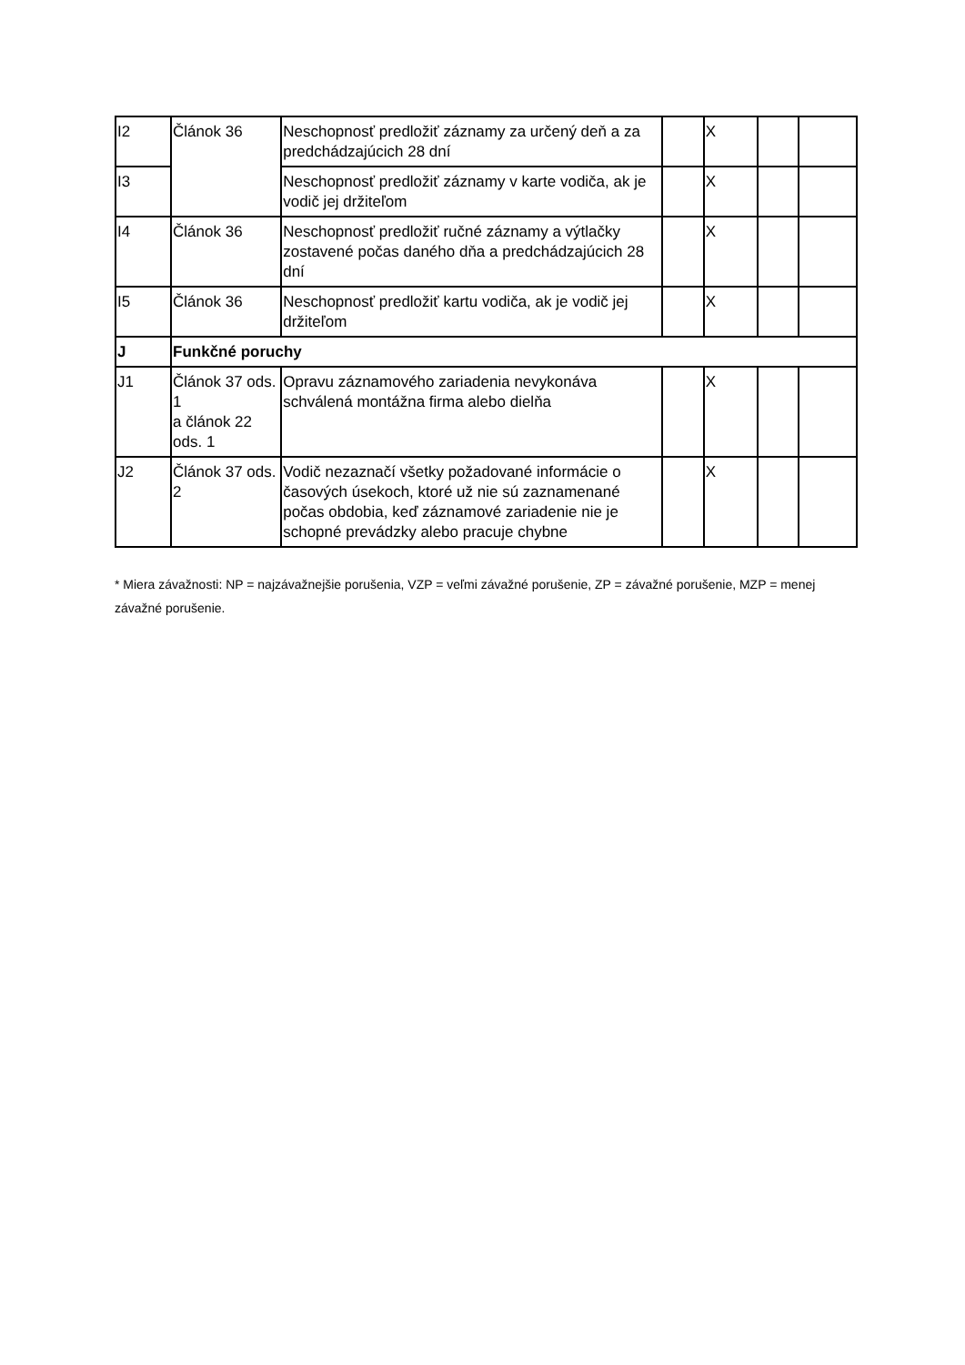| I2 | Článok 36 | Neschopnosť predložiť záznamy za určený deň a za predchádzajúcich 28 dní | | X | | |
| I3 | | Neschopnosť predložiť záznamy v karte vodiča, ak je vodič jej držiteľom | | X | | |
| I4 | Článok 36 | Neschopnosť predložiť ručné záznamy a výtlačky zostavené počas daného dňa a predchádzajúcich 28 dní | | X | | |
| I5 | Článok 36 | Neschopnosť predložiť kartu vodiča, ak je vodič jej držiteľom | | X | | |
| J | Funkčné poruchy | | | | | |
| J1 | Článok 37 ods. 1 a článok 22 ods. 1 | Opravu záznamového zariadenia nevykonáva schválená montážna firma alebo dielňa | | X | | |
| J2 | Článok 37 ods. 2 | Vodič nezaznačí všetky požadované informácie o časových úsekoch, ktoré už nie sú zaznamenané počas obdobia, keď záznamové zariadenie nie je schopné prevádzky alebo pracuje chybne | | X | | |
* Miera závažnosti: NP = najzávažnejšie porušenia, VZP = veľmi závažné porušenie, ZP = závažné porušenie, MZP = menej závažné porušenie.